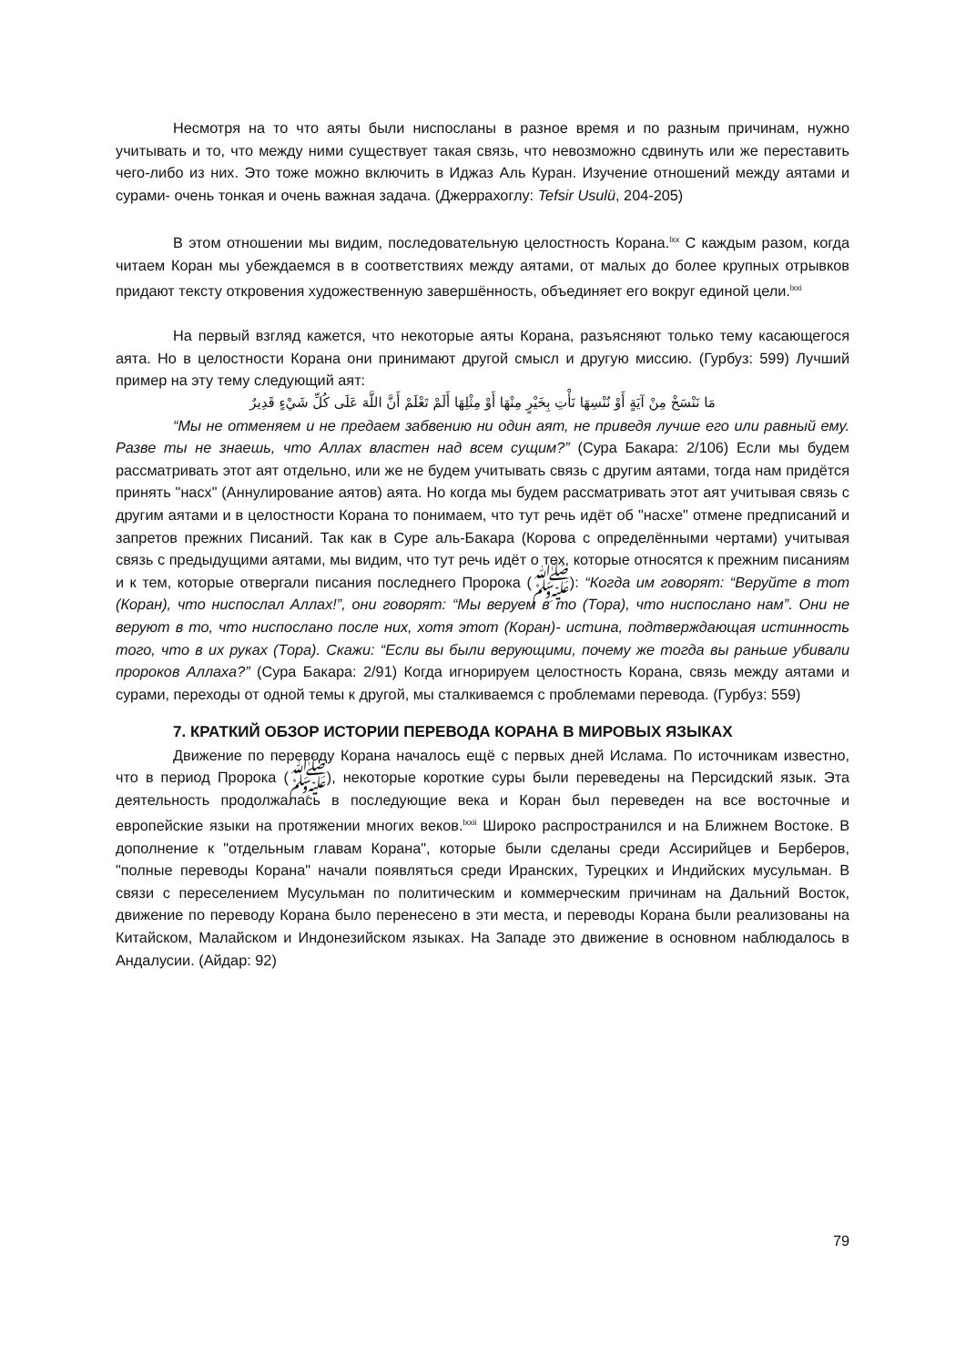Несмотря на то что аяты были ниспосланы в разное время и по разным причинам, нужно учитывать и то, что между ними существует такая связь, что невозможно сдвинуть или же переставить чего-либо из них. Это тоже можно включить в Иджаз Аль Куран. Изучение отношений между аятами и сурами- очень тонкая и очень важная задача. (Джеррахоглу: Tefsir Usulü, 204-205)
В этом отношении мы видим, последовательную целостность Корана.<sup>lxx</sup> С каждым разом, когда читаем Коран мы убеждаемся в в соответствиях между аятами, от малых до более крупных отрывков придают тексту откровения художественную завершённость, объединяет его вокруг единой цели.<sup>lxxi</sup>
На первый взгляд кажется, что некоторые аяты Корана, разъясняют только тему касающегося аята. Но в целостности Корана они принимают другой смысл и другую миссию. (Гурбуз: 599) Лучший пример на эту тему следующий аят:
مَا نَنْسَخْ مِنْ آيَةٍ أَوْ نُنْسِهَا نَأْتِ بِخَيْرٍ مِنْهَا أَوْ مِثْلِهَا أَلَمْ تَعْلَمْ أَنَّ اللَّهَ عَلَى كُلِّ شَيْءٍ قَدِيرٌ
“Мы не отменяем и не предаем забвению ни один аят, не приведя лучше его или равный ему. Разве ты не знаешь, что Аллах властен над всем сущим?” (Сура Бакара: 2/106) Если мы будем рассматривать этот аят отдельно, или же не будем учитывать связь с другим аятами, тогда нам придётся принять "насх" (Аннулирование аятов) аята. Но когда мы будем рассматривать этот аят учитывая связь с другим аятами и в целостности Корана то понимаем, что тут речь идёт об "насхе" отмене предписаний и запретов прежних Писаний. Так как в Суре аль-Бакара (Корова с определёнными чертами) учитывая связь с предыдущими аятами, мы видим, что тут речь идёт о тех, которые относятся к прежним писаниям и к тем, которые отвергали писания последнего Пророка (ﷺ): “Когда им говорят: “Веруйте в тот (Коран), что ниспослал Аллах!”, они говорят: “Мы веруем в то (Тора), что ниспослано нам”. Они не веруют в то, что ниспослано после них, хотя этот (Коран)- истина, подтверждающая истинность того, что в их руках (Тора). Скажи: “Если вы были верующими, почему же тогда вы раньше убивали пророков Аллаха?” (Сура Бакара: 2/91) Когда игнорируем целостность Корана, связь между аятами и сурами, переходы от одной темы к другой, мы сталкиваемся с проблемами перевода. (Гурбуз: 559)
7. КРАТКИЙ ОБЗОР ИСТОРИИ ПЕРЕВОДА КОРАНА В МИРОВЫХ ЯЗЫКАХ
Движение по переводу Корана началось ещё с первых дней Ислама. По источникам известно, что в период Пророка (ﷺ), некоторые короткие суры были переведены на Персидский язык. Эта деятельность продолжалась в последующие века и Коран был переведен на все восточные и европейские языки на протяжении многих веков.<sup>lxxii</sup> Широко распространился и на Ближнем Востоке. В дополнение к "отдельным главам Корана", которые были сделаны среди Ассирийцев и Берберов, "полные переводы Корана" начали появляться среди Иранских, Турецких и Индийских мусульман. В связи с переселением Мусульман по политическим и коммерческим причинам на Дальний Восток, движение по переводу Корана было перенесено в эти места, и переводы Корана были реализованы на Китайском, Малайском и Индонезийском языках. На Западе это движение в основном наблюдалось в Андалусии. (Айдар: 92)
79